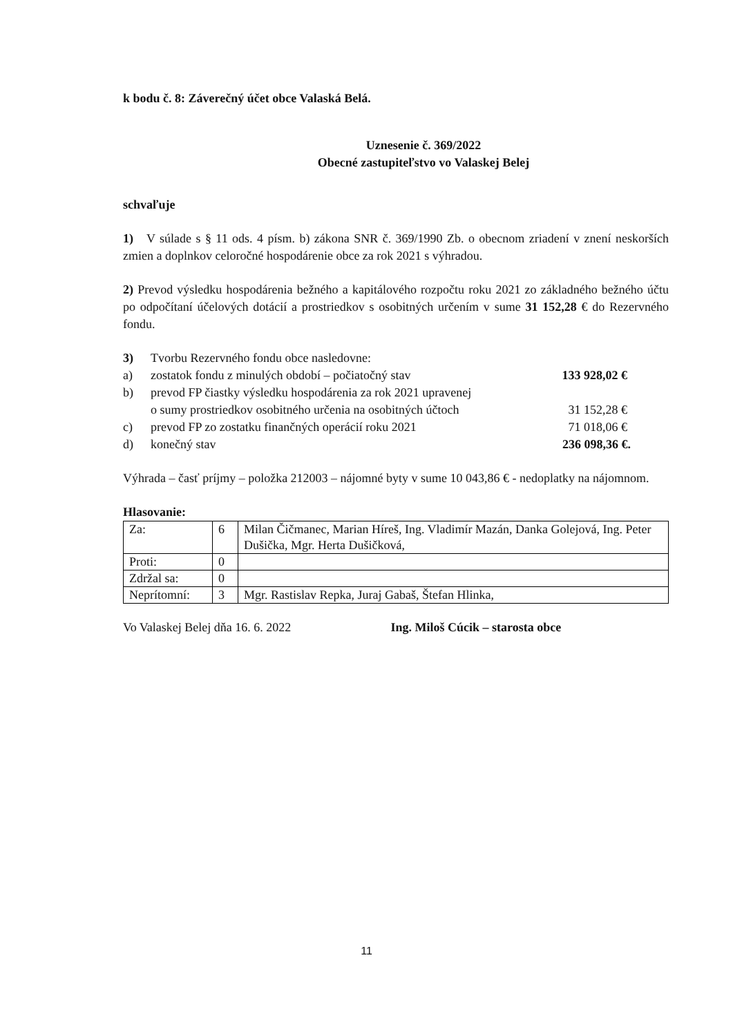k bodu č. 8: Záverečný účet obce Valaská Belá.
Uznesenie č. 369/2022
Obecné zastupiteľstvo vo Valaskej Belej
schvaľuje
1) V súlade s § 11 ods. 4 písm. b) zákona SNR č. 369/1990 Zb. o obecnom zriadení v znení neskorších zmien a doplnkov celoročné hospodárenie obce za rok 2021 s výhradou.
2) Prevod výsledku hospodárenia bežného a kapitálového rozpočtu roku 2021 zo základného bežného účtu po odpočítaní účelových dotácií a prostriedkov s osobitných určením v sume 31 152,28 € do Rezervného fondu.
| 3) | Tvorbu Rezervného fondu obce nasledovne: | |
| a) | zostatok fondu z minulých období – počiatočný stav | 133 928,02 € |
| b) | prevod FP čiastky výsledku hospodárenia za rok 2021 upravenej o sumy prostriedkov osobitného určenia na osobitných účtoch | 31 152,28 € |
| c) | prevod FP zo zostatku finančných operácií roku 2021 | 71 018,06 € |
| d) | konečný stav | 236 098,36 €. |
Výhrada – časť príjmy – položka 212003 – nájomné byty v sume 10 043,86 € - nedoplatky na nájomnom.
Hlasovanie:
| Za: | 6 | Milan Čičmanec, Marian Híreš, Ing. Vladimír Mazán, Danka Golejová, Ing. Peter Dušička, Mgr. Herta Dušičková, |
| Proti: | 0 | |
| Zdržal sa: | 0 | |
| Neprítomní: | 3 | Mgr. Rastislav Repka, Juraj Gabaš, Štefan Hlinka, |
Vo Valaskej Belej dňa 16. 6. 2022 Ing. Miloš Cúcik – starosta obce
11